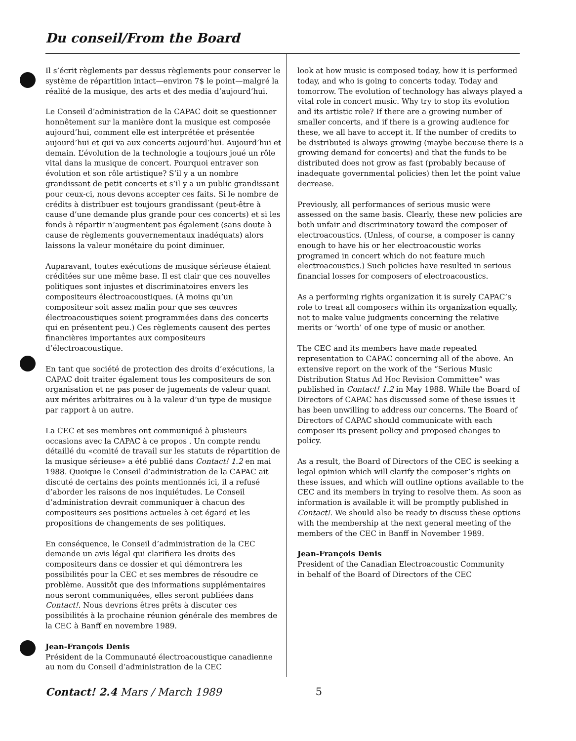Du conseil/From the Board
Il s’écrit règlements par dessus règlements pour conserver le système de répartition intact—environ 7$ le point—malgré la réalité de la musique, des arts et des media d’aujourd’hui.
Le Conseil d’administration de la CAPAC doit se questionner honnêtement sur la manière dont la musique est composée aujourd’hui, comment elle est interprétée et présentée aujourd’hui et qui va aux concerts aujourd’hui. Aujourd’hui et demain. L’évolution de la technologie a toujours joué un rôle vital dans la musique de concert. Pourquoi entraver son évolution et son rôle artistique? S’il y a un nombre grandissant de petit concerts et s’il y a un public grandissant pour ceux-ci, nous devons accepter ces faits. Si le nombre de crédits à distribuer est toujours grandissant (peut-être à cause d’une demande plus grande pour ces concerts) et si les fonds à répartir n’augmentent pas également (sans doute à cause de règlements gouvernementaux inadéquats) alors laissons la valeur monétaire du point diminuer.
Auparavant, toutes exécutions de musique sérieuse étaient créditées sur une même base. Il est clair que ces nouvelles politiques sont injustes et discriminatoires envers les compositeurs électroacoustiques. (À moins qu’un compositeur soit assez malin pour que ses œuvres électroacoustiques soient programmées dans des concerts qui en présentent peu.) Ces règlements causent des pertes financières importantes aux compositeurs d’électroacoustique.
En tant que société de protection des droits d’exécutions, la CAPAC doit traiter également tous les compositeurs de son organisation et ne pas poser de jugements de valeur quant aux mérites arbitraires ou à la valeur d’un type de musique par rapport à un autre.
La CEC et ses membres ont communiqué à plusieurs occasions avec la CAPAC à ce propos . Un compte rendu détaillé du «comité de travail sur les statuts de répartition de la musique sérieuse» a été publié dans Contact! 1.2 en mai 1988. Quoique le Conseil d’administration de la CAPAC ait discuté de certains des points mentionnés ici, il a refusé d’aborder les raisons de nos inquiétudes. Le Conseil d’administration devrait communiquer à chacun des compositeurs ses positions actueles à cet égard et les propositions de changements de ses politiques.
En conséquence, le Conseil d’administration de la CEC demande un avis légal qui clarifiera les droits des compositeurs dans ce dossier et qui démontrera les possibilités pour la CEC et ses membres de résoudre ce problème. Aussitôt que des informations supplémentaires nous seront communiquées, elles seront publiées dans Contact!. Nous devrions êtres prêts à discuter ces possibilités à la prochaine réunion générale des membres de la CEC à Banff en novembre 1989.
Jean-François Denis
Président de la Communauté électroacoustique canadienne
au nom du Conseil d’administration de la CEC
look at how music is composed today, how it is performed today, and who is going to concerts today. Today and tomorrow. The evolution of technology has always played a vital role in concert music. Why try to stop its evolution and its artistic role? If there are a growing number of smaller concerts, and if there is a growing audience for these, we all have to accept it. If the number of credits to be distributed is always growing (maybe because there is a growing demand for concerts) and that the funds to be distributed does not grow as fast (probably because of inadequate governmental policies) then let the point value decrease.
Previously, all performances of serious music were assessed on the same basis. Clearly, these new policies are both unfair and discriminatory toward the composer of electroacoustics. (Unless, of course, a composer is canny enough to have his or her electroacoustic works programed in concert which do not feature much electroacoustics.) Such policies have resulted in serious financial losses for composers of electroacoustics.
As a performing rights organization it is surely CAPAC’s role to treat all composers within its organization equally, not to make value judgments concerning the relative merits or ‘worth’ of one type of music or another.
The CEC and its members have made repeated representation to CAPAC concerning all of the above. An extensive report on the work of the “Serious Music Distribution Status Ad Hoc Revision Committee” was published in Contact! 1.2 in May 1988. While the Board of Directors of CAPAC has discussed some of these issues it has been unwilling to address our concerns. The Board of Directors of CAPAC should communicate with each composer its present policy and proposed changes to policy.
As a result, the Board of Directors of the CEC is seeking a legal opinion which will clarify the composer’s rights on these issues, and which will outline options available to the CEC and its members in trying to resolve them. As soon as information is available it will be promptly published in Contact!. We should also be ready to discuss these options with the membership at the next general meeting of the members of the CEC in Banff in November 1989.
Jean-François Denis
President of the Canadian Electroacoustic Community
in behalf of the Board of Directors of the CEC
Contact! 2.4 Mars / March 1989 5